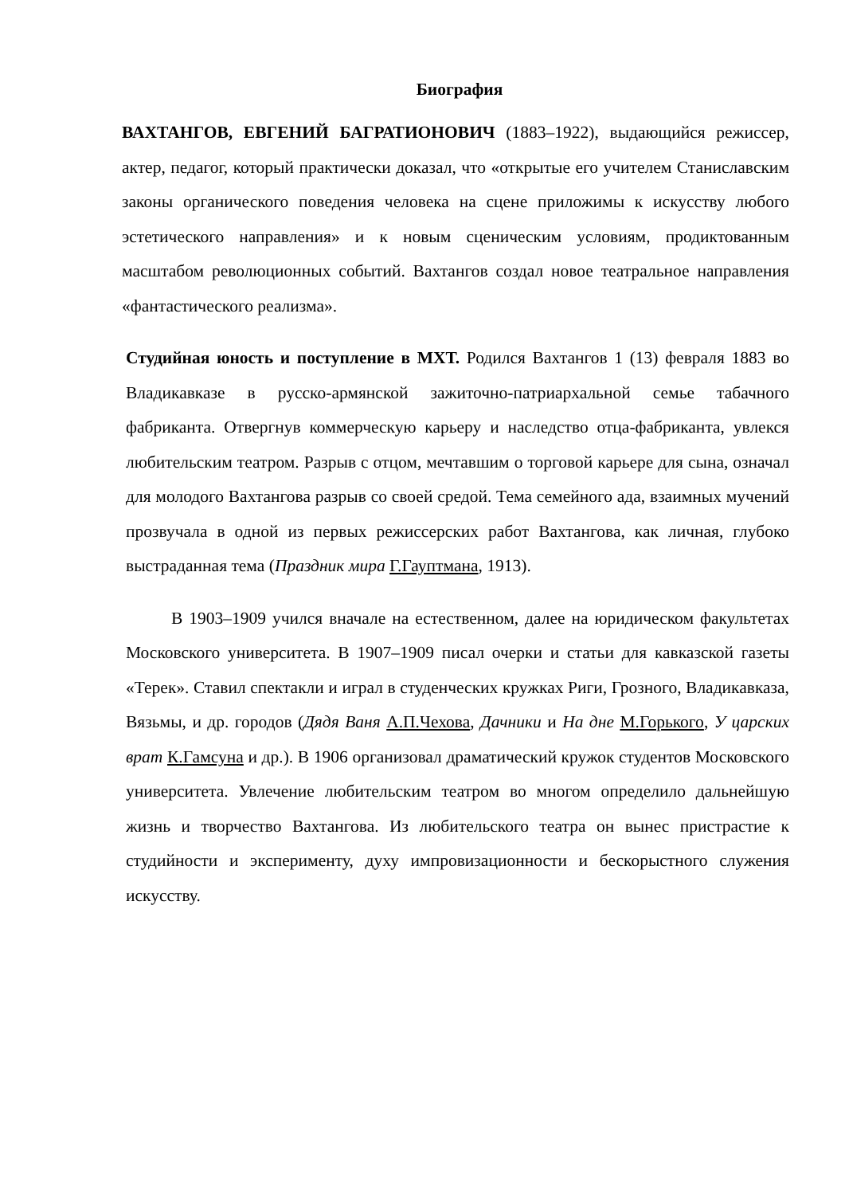Биография
ВАХТАНГОВ, ЕВГЕНИЙ БАГРАТИОНОВИЧ (1883–1922), выдающийся режиссер, актер, педагог, который практически доказал, что «открытые его учителем Станиславским законы органического поведения человека на сцене приложимы к искусству любого эстетического направления» и к новым сценическим условиям, продиктованным масштабом революционных событий. Вахтангов создал новое театральное направления «фантастического реализма».
Студийная юность и поступление в МХТ. Родился Вахтангов 1 (13) февраля 1883 во Владикавказе в русско-армянской зажиточно-патриархальной семье табачного фабриканта. Отвергнув коммерческую карьеру и наследство отца-фабриканта, увлекся любительским театром. Разрыв с отцом, мечтавшим о торговой карьере для сына, означал для молодого Вахтангова разрыв со своей средой. Тема семейного ада, взаимных мучений прозвучала в одной из первых режиссерских работ Вахтангова, как личная, глубоко выстраданная тема (Праздник мира Г.Гауптмана, 1913).
В 1903–1909 учился вначале на естественном, далее на юридическом факультетах Московского университета. В 1907–1909 писал очерки и статьи для кавказской газеты «Терек». Ставил спектакли и играл в студенческих кружках Риги, Грозного, Владикавказа, Вязьмы, и др. городов (Дядя Ваня А.П.Чехова, Дачники и На дне М.Горького, У царских врат К.Гамсуна и др.). В 1906 организовал драматический кружок студентов Московского университета. Увлечение любительским театром во многом определило дальнейшую жизнь и творчество Вахтангова. Из любительского театра он вынес пристрастие к студийности и эксперименту, духу импровизационности и бескорыстного служения искусству.